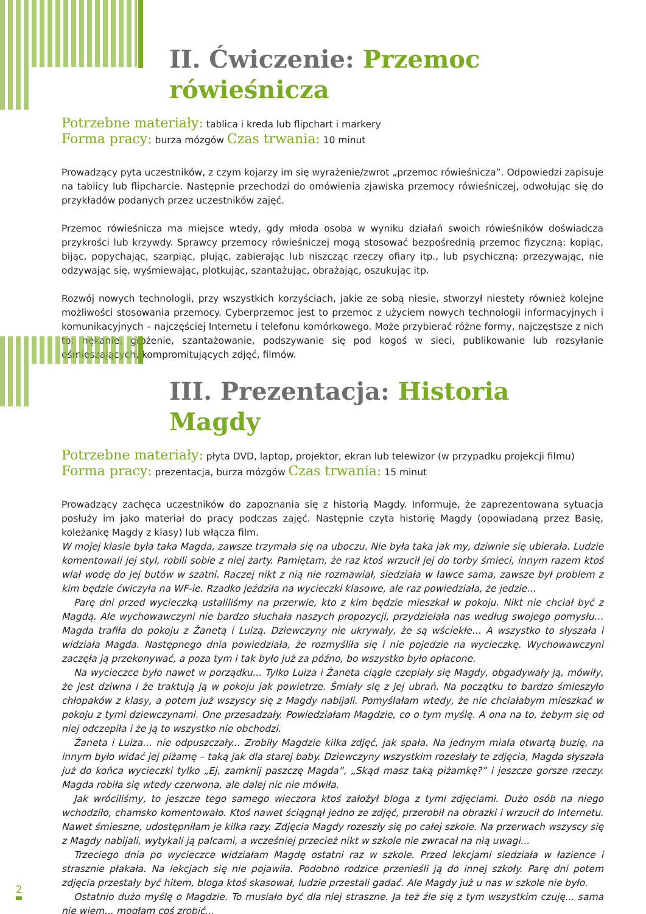II. Ćwiczenie: Przemoc rówieśnicza
Potrzebne materiały: tablica i kreda lub flipchart i markery
Forma pracy: burza mózgów Czas trwania: 10 minut
Prowadzący pyta uczestników, z czym kojarzy im się wyrażenie/zwrot „przemoc rówieśnicza”. Odpowiedzi zapisuje na tablicy lub flipcharcie. Następnie przechodzi do omówienia zjawiska przemocy rówieśniczej, odwołując się do przykładów podanych przez uczestników zajęć.
Przemoc rówieśnicza ma miejsce wtedy, gdy młoda osoba w wyniku działań swoich rówieśników doświadcza przykrości lub krzywdy. Sprawcy przemocy rówieśniczej mogą stosować bezpośrednią przemoc fizyczną: kopiąc, bijąc, popychając, szarpiąc, plując, zabierając lub niszcząc rzeczy ofiary itp., lub psychiczną: przezywając, nie odzywając się, wyśmiewając, plotkując, szantażując, obrażając, oszukując itp.
Rozwój nowych technologii, przy wszystkich korzyściach, jakie ze sobą niesie, stworzył niestety również kolejne możliwości stosowania przemocy. Cyberprzemoc jest to przemoc z użyciem nowych technologii informacyjnych i komunikacyjnych – najczęściej Internetu i telefonu komórkowego. Może przybierać różne formy, najczęstsze z nich to: nękanie, grożenie, szantażowanie, podszywanie się pod kogoś w sieci, publikowanie lub rozsyłanie ośmieszających, kompromitujących zdjęć, filmów.
III. Prezentacja: Historia Magdy
Potrzebne materiały: płyta DVD, laptop, projektor, ekran lub telewizor (w przypadku projekcji filmu)
Forma pracy: prezentacja, burza mózgów Czas trwania: 15 minut
Prowadzący zachęca uczestników do zapoznania się z historią Magdy. Informuje, że zaprezentowana sytuacja posłuży im jako materiał do pracy podczas zajęć. Następnie czyta historię Magdy (opowiadaną przez Basię, koleżankę Magdy z klasy) lub włącza film.
W mojej klasie była taka Magda, zawsze trzymała się na uboczu. Nie była taka jak my, dziwnie się ubierała. Ludzie komentowali jej styl, robili sobie z niej żarty. Pamiętam, że raz ktoś wrzucił jej do torby śmieci, innym razem ktoś wlał wodę do jej butów w szatni. Raczej nikt z nią nie rozmawiał, siedziała w ławce sama, zawsze był problem z kim będzie ćwiczyła na WF-ie. Rzadko jeździła na wycieczki klasowe, ale raz powiedziała, że jedzie...
Parę dni przed wycieczką ustaliliśmy na przerwie, kto z kim będzie mieszkał w pokoju. Nikt nie chciał być z Magdą. Ale wychowawczyni nie bardzo słuchała naszych propozycji, przydzielała nas według swojego pomysłu… Magda trafiła do pokoju z Żanetą i Luizą. Dziewczyny nie ukrywały, że są wściekłe… A wszystko to słyszała i widziała Magda. Następnego dnia powiedziała, że rozmyśliła się i nie pojedzie na wycieczkę. Wychowawczyni zaczęła ją przekonywać, a poza tym i tak było już za późno, bo wszystko było opłacone.
Na wycieczce było nawet w porządku... Tylko Luiza i Żaneta ciągle czepiały się Magdy, obgadywały ją, mówiły, że jest dziwna i że traktują ją w pokoju jak powietrze. Śmiały się z jej ubrań. Na początku to bardzo śmieszyło chłopaków z klasy, a potem już wszyscy się z Magdy nabijali. Pomyślałam wtedy, że nie chciałabym mieszkać w pokoju z tymi dziewczynami. One przesadzały. Powiedziałam Magdzie, co o tym myślę. A ona na to, żebym się od niej odczepiła i że ją to wszystko nie obchodzi.
Żaneta i Luiza… nie odpuszczały... Zrobiły Magdzie kilka zdjęć, jak spała. Na jednym miała otwartą buzię, na innym było widać jej piżamę – taką jak dla starej baby. Dziewczyny wszystkim rozesłały te zdjęcia, Magda słyszała już do końca wycieczki tylko „Ej, zamknij paszczę Magda”, „Skąd masz taką piżamkę?” i jeszcze gorsze rzeczy. Magda robiła się wtedy czerwona, ale dalej nic nie mówiła.
Jak wróciliśmy, to jeszcze tego samego wieczora ktoś założył bloga z tymi zdjęciami. Dużo osób na niego wchodziło, chamsko komentowało. Ktoś nawet ściągnął jedno ze zdjęć, przerobił na obrazki i wrzucił do Internetu. Nawet śmieszne, udostępniłam je kilka razy. Zdjęcia Magdy rozeszły się po całej szkole. Na przerwach wszyscy się z Magdy nabijali, wytykali ją palcami, a wcześniej przecież nikt w szkole nie zwracał na nią uwagi...
Trzeciego dnia po wycieczce widziałam Magdę ostatni raz w szkole. Przed lekcjami siedziała w łazience i strasznie płakała. Na lekcjach się nie pojawiła. Podobno rodzice przenieśli ją do innej szkoły. Parę dni potem zdjęcia przestały być hitem, bloga ktoś skasował, ludzie przestali gadać. Ale Magdy już u nas w szkole nie było.
Ostatnio dużo myślę o Magdzie. To musiało być dla niej straszne. Ja też źle się z tym wszystkim czuję... sama nie wiem... mogłam coś zrobić...
2